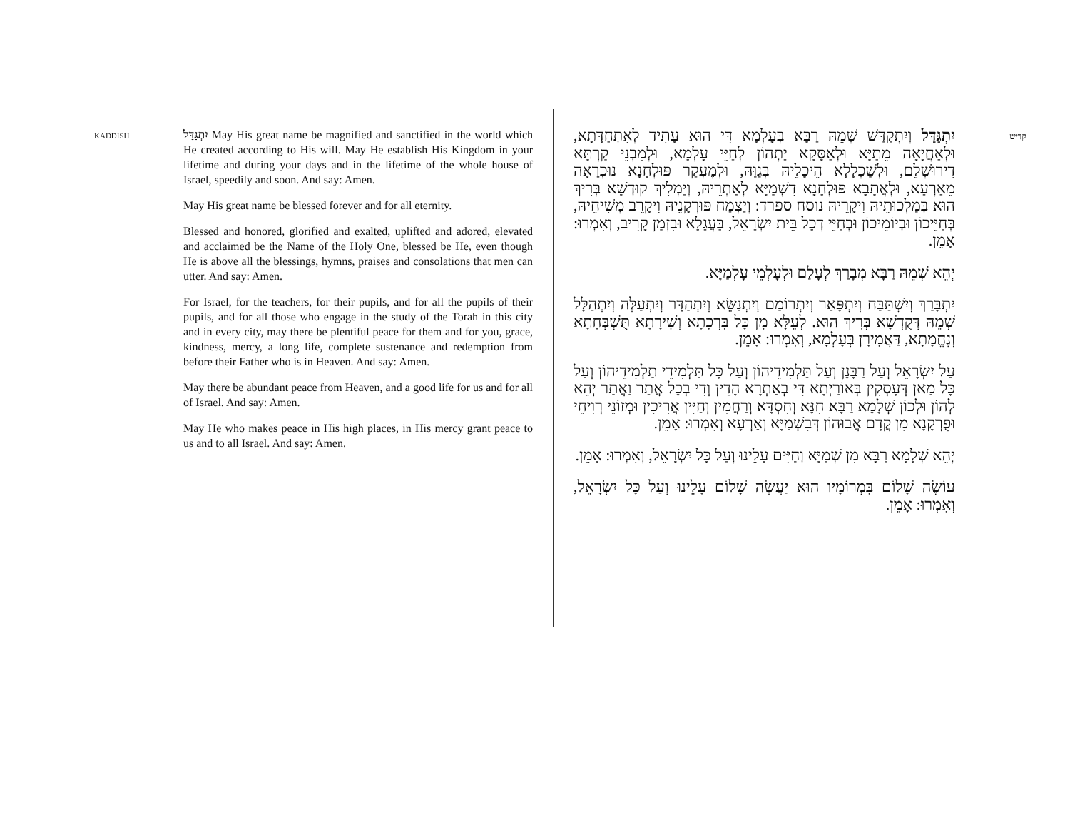KADDISH
יִתְגַּדַּל May His great name be magnified and sanctified in the world which He created according to His will. May He establish His Kingdom in your lifetime and during your days and in the lifetime of the whole house of Israel, speedily and soon. And say: Amen.
May His great name be blessed forever and for all eternity.
Blessed and honored, glorified and exalted, uplifted and adored, elevated and acclaimed be the Name of the Holy One, blessed be He, even though He is above all the blessings, hymns, praises and consolations that men can utter. And say: Amen.
For Israel, for the teachers, for their pupils, and for all the pupils of their pupils, and for all those who engage in the study of the Torah in this city and in every city, may there be plentiful peace for them and for you, grace, kindness, mercy, a long life, complete sustenance and redemption from before their Father who is in Heaven. And say: Amen.
May there be abundant peace from Heaven, and a good life for us and for all of Israel. And say: Amen.
May He who makes peace in His high places, in His mercy grant peace to us and to all Israel. And say: Amen.
יִתְגַּדַּל וְיִתְקַדַּשׁ שְׁמֵהּ רַבָּא בְּעָלְמָא דִּי הוּא עָתִיד לְאִתְחַדָּתָא, וּלְאַחֲיָאָה מֵתַיָּא וּלְאַסָּקָא יָתְהוֹן לְחַיֵּי עָלְמָא, וּלְמִבְנֵי קַרְתָּא דִירוּשְׁלֵם, וּלְשַׁכְלָלָא הֵיכָלֵיהּ בְּגַוַּהּ, וּלְמֶעְקַר פּוּלְחָנָא נוּכְרָאָה מֵאַרְעָא, וּלְאֲתָבָא פּוּלְחָנָא דִשְׁמַיָּא לְאַתְרֵיהּ, וְיַמְלִיךְ קוּדְשָׁא בְּרִיךְ הוּא בְּמַלְכוּתֵיהּ וִיקָרֵיהּ נוסח ספרד: וְיַצְמַח פּוּרְקָנֵיהּ וִיקָרֵב מְשִׁיחֵיהּ, בְּחַיֵּיכוֹן וּבְיוֹמֵיכוֹן וּבְחַיֵּי דְכָל בֵּית יִשְׂרָאֵל, בַּעֲגָלָא וּבִזְמַן קָרִיב, וְאִמְרוּ: אָמֵן.
יְהֵא שְׁמֵהּ רַבָּא מְבָרַךְ לְעָלַם וּלְעָלְמֵי עָלְמַיָּא.
יִתְבָּרַךְ וְיִשְׁתַּבַּח וְיִתְפָּאַר וְיִתְרוֹמַם וְיִתְנַשֵּׂא וְיִתְהַדָּר וְיִתְעַלֶּה וְיִתְהַלָּל שְׁמֵהּ דְּקֻדְשָׁא בְּרִיךְ הוּא. לְעֵלָּא מִן כָּל בִּרְכָתָא וְשִׁירָתָא תֻּשְׁבְּחָתָא וְנֶחֱמָתָא, דַּאֲמִירָן בְּעָלְמָא, וְאִמְרוּ: אָמֵן.
עַל יִשְׂרָאֵל וְעַל רַבָּנָן וְעַל תַּלְמִידֵיהוֹן וְעַל כָּל תַּלְמִידֵי תַלְמִידֵיהוֹן וְעַל כָּל מַאן דְּעָסְקִין בְּאוֹרַיְתָא דִּי בְאַתְרָא הָדֵין וְדִי בְכָל אֲתַר וַאֲתַר יְהֵא לְהוֹן וּלְכוֹן שְׁלָמָא רַבָּא חִנָּא וְחִסְדָּא וְרַחֲמִין וְחַיִּין אֲרִיכִין וּמְזוֹנֵי רְוִיחֵי וּפֻרְקָנָא מִן קֳדָם אֲבוּהוֹן דְּבִשְׁמַיָּא וְאַרְעָא וְאִמְרוּ: אָמֵן.
יְהֵא שְׁלָמָא רַבָּא מִן שְׁמַיָּא וְחַיִּים עָלֵינוּ וְעַל כָּל יִשְׂרָאֵל, וְאִמְרוּ: אָמֵן.
עוֹשֶׂה שָׁלוֹם בִּמְרוֹמָיו הוּא יַעֲשֶׂה שָׁלוֹם עָלֵינוּ וְעַל כָּל יִשְׂרָאֵל, וְאִמְרוּ: אָמֵן.
קדיש